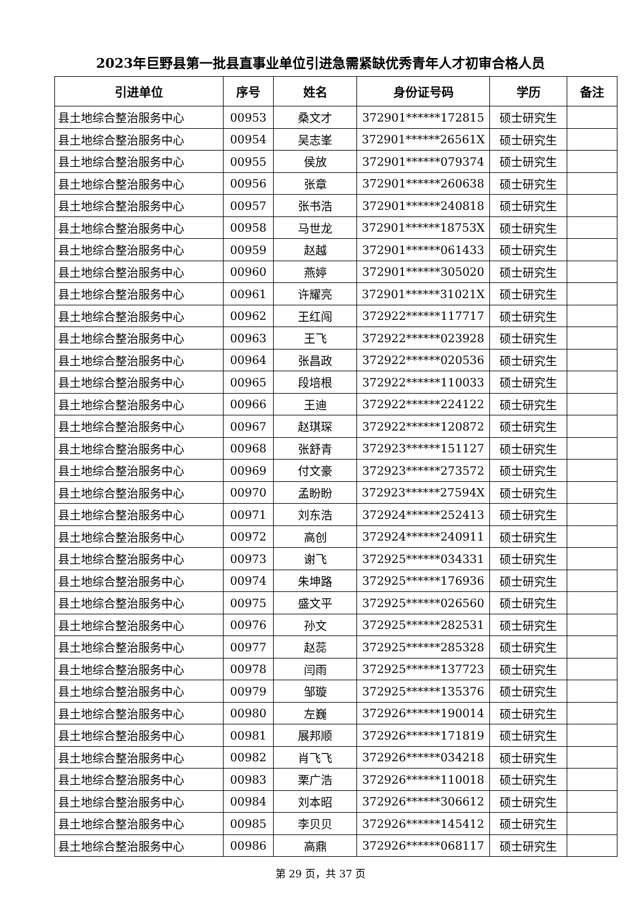2023年巨野县第一批县直事业单位引进急需紧缺优秀青年人才初审合格人员
| 引进单位 | 序号 | 姓名 | 身份证号码 | 学历 | 备注 |
| --- | --- | --- | --- | --- | --- |
| 县土地综合整治服务中心 | 00953 | 桑文才 | 372901******172815 | 硕士研究生 | |
| 县土地综合整治服务中心 | 00954 | 吴志峯 | 372901******26561X | 硕士研究生 | |
| 县土地综合整治服务中心 | 00955 | 侯放 | 372901******079374 | 硕士研究生 | |
| 县土地综合整治服务中心 | 00956 | 张章 | 372901******260638 | 硕士研究生 | |
| 县土地综合整治服务中心 | 00957 | 张书浩 | 372901******240818 | 硕士研究生 | |
| 县土地综合整治服务中心 | 00958 | 马世龙 | 372901******18753X | 硕士研究生 | |
| 县土地综合整治服务中心 | 00959 | 赵越 | 372901******061433 | 硕士研究生 | |
| 县土地综合整治服务中心 | 00960 | 燕婷 | 372901******305020 | 硕士研究生 | |
| 县土地综合整治服务中心 | 00961 | 许耀亮 | 372901******31021X | 硕士研究生 | |
| 县土地综合整治服务中心 | 00962 | 王红闯 | 372922******117717 | 硕士研究生 | |
| 县土地综合整治服务中心 | 00963 | 王飞 | 372922******023928 | 硕士研究生 | |
| 县土地综合整治服务中心 | 00964 | 张昌政 | 372922******020536 | 硕士研究生 | |
| 县土地综合整治服务中心 | 00965 | 段培根 | 372922******110033 | 硕士研究生 | |
| 县土地综合整治服务中心 | 00966 | 王迪 | 372922******224122 | 硕士研究生 | |
| 县土地综合整治服务中心 | 00967 | 赵琪琛 | 372922******120872 | 硕士研究生 | |
| 县土地综合整治服务中心 | 00968 | 张舒青 | 372923******151127 | 硕士研究生 | |
| 县土地综合整治服务中心 | 00969 | 付文豪 | 372923******273572 | 硕士研究生 | |
| 县土地综合整治服务中心 | 00970 | 孟盼盼 | 372923******27594X | 硕士研究生 | |
| 县土地综合整治服务中心 | 00971 | 刘东浩 | 372924******252413 | 硕士研究生 | |
| 县土地综合整治服务中心 | 00972 | 高创 | 372924******240911 | 硕士研究生 | |
| 县土地综合整治服务中心 | 00973 | 谢飞 | 372925******034331 | 硕士研究生 | |
| 县土地综合整治服务中心 | 00974 | 朱坤路 | 372925******176936 | 硕士研究生 | |
| 县土地综合整治服务中心 | 00975 | 盛文平 | 372925******026560 | 硕士研究生 | |
| 县土地综合整治服务中心 | 00976 | 孙文 | 372925******282531 | 硕士研究生 | |
| 县土地综合整治服务中心 | 00977 | 赵蕊 | 372925******285328 | 硕士研究生 | |
| 县土地综合整治服务中心 | 00978 | 闫雨 | 372925******137723 | 硕士研究生 | |
| 县土地综合整治服务中心 | 00979 | 邹璇 | 372925******135376 | 硕士研究生 | |
| 县土地综合整治服务中心 | 00980 | 左巍 | 372926******190014 | 硕士研究生 | |
| 县土地综合整治服务中心 | 00981 | 展邦顺 | 372926******171819 | 硕士研究生 | |
| 县土地综合整治服务中心 | 00982 | 肖飞飞 | 372926******034218 | 硕士研究生 | |
| 县土地综合整治服务中心 | 00983 | 栗广浩 | 372926******110018 | 硕士研究生 | |
| 县土地综合整治服务中心 | 00984 | 刘本昭 | 372926******306612 | 硕士研究生 | |
| 县土地综合整治服务中心 | 00985 | 李贝贝 | 372926******145412 | 硕士研究生 | |
| 县土地综合整治服务中心 | 00986 | 高鼎 | 372926******068117 | 硕士研究生 | |
第 29 页，共 37 页